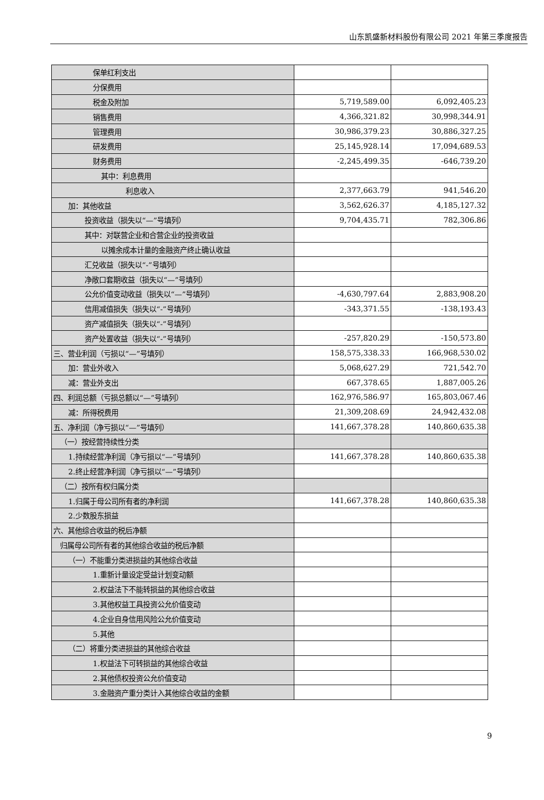山东凯盛新材料股份有限公司 2021 年第三季度报告
| 保单红利支出 | | |
| 分保费用 | | |
| 税金及附加 | 5,719,589.00 | 6,092,405.23 |
| 销售费用 | 4,366,321.82 | 30,998,344.91 |
| 管理费用 | 30,986,379.23 | 30,886,327.25 |
| 研发费用 | 25,145,928.14 | 17,094,689.53 |
| 财务费用 | -2,245,499.35 | -646,739.20 |
| 其中：利息费用 | | |
| 利息收入 | 2,377,663.79 | 941,546.20 |
| 加：其他收益 | 3,562,626.37 | 4,185,127.32 |
| 投资收益（损失以“—”号填列） | 9,704,435.71 | 782,306.86 |
| 其中：对联营企业和合营企业的投资收益 | | |
| 以摊余成本计量的金融资产终止确认收益 | | |
| 汇兑收益（损失以“-”号填列） | | |
| 净敞口套期收益（损失以“—”号填列） | | |
| 公允价值变动收益（损失以“—”号填列） | -4,630,797.64 | 2,883,908.20 |
| 信用减值损失（损失以“-”号填列） | -343,371.55 | -138,193.43 |
| 资产减值损失（损失以“-”号填列） | | |
| 资产处置收益（损失以“-”号填列） | -257,820.29 | -150,573.80 |
| 三、营业利润（亏损以“—”号填列） | 158,575,338.33 | 166,968,530.02 |
| 加：营业外收入 | 5,068,627.29 | 721,542.70 |
| 减：营业外支出 | 667,378.65 | 1,887,005.26 |
| 四、利润总额（亏损总额以“—”号填列） | 162,976,586.97 | 165,803,067.46 |
| 减：所得税费用 | 21,309,208.69 | 24,942,432.08 |
| 五、净利润（净亏损以“—”号填列） | 141,667,378.28 | 140,860,635.38 |
| （一）按经营持续性分类 | | |
| 1.持续经营净利润（净亏损以“—”号填列） | 141,667,378.28 | 140,860,635.38 |
| 2.终止经营净利润（净亏损以“—”号填列） | | |
| （二）按所有权归属分类 | | |
| 1.归属于母公司所有者的净利润 | 141,667,378.28 | 140,860,635.38 |
| 2.少数股东损益 | | |
| 六、其他综合收益的税后净额 | | |
| 归属母公司所有者的其他综合收益的税后净额 | | |
| （一）不能重分类进损益的其他综合收益 | | |
| 1.重新计量设定受益计划变动额 | | |
| 2.权益法下不能转损益的其他综合收益 | | |
| 3.其他权益工具投资公允价值变动 | | |
| 4.企业自身信用风险公允价值变动 | | |
| 5.其他 | | |
| （二）将重分类进损益的其他综合收益 | | |
| 1.权益法下可转损益的其他综合收益 | | |
| 2.其他债权投资公允价值变动 | | |
| 3.金融资产重分类计入其他综合收益的金额 | | |
9